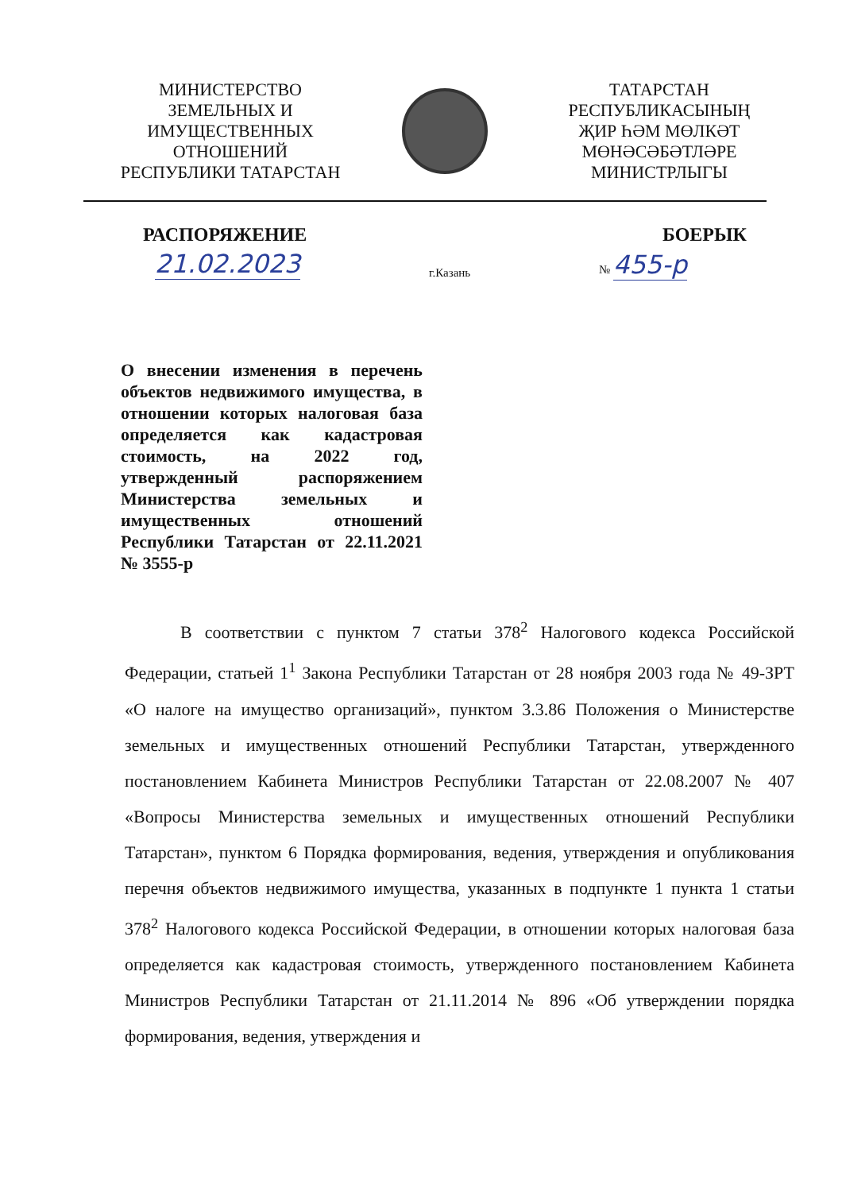МИНИСТЕРСТВО
ЗЕМЕЛЬНЫХ И
ИМУЩЕСТВЕННЫХ
ОТНОШЕНИЙ
РЕСПУБЛИКИ ТАТАРСТАН
ТАТАРСТАН
РЕСПУБЛИКАСЫНЫҢ
ҖИР ҺӘМ МӨЛКӘТ
МӨНӘСӘБӘТЛӘРЕ
МИНИСТРЛЫГЫ
РАСПОРЯЖЕНИЕ БОЕРЫК
21.02.2023 г.Казань № 455-р
О внесении изменения в перечень объектов недвижимого имущества, в отношении которых налоговая база определяется как кадастровая стоимость, на 2022 год, утвержденный распоряжением Министерства земельных и имущественных отношений Республики Татарстан от 22.11.2021 № 3555-р
В соответствии с пунктом 7 статьи 378<sup>2</sup> Налогового кодекса Российской Федерации, статьей 1<sup>1</sup> Закона Республики Татарстан от 28 ноября 2003 года № 49-ЗРТ «О налоге на имущество организаций», пунктом 3.3.86 Положения о Министерстве земельных и имущественных отношений Республики Татарстан, утвержденного постановлением Кабинета Министров Республики Татарстан от 22.08.2007 № 407 «Вопросы Министерства земельных и имущественных отношений Республики Татарстан», пунктом 6 Порядка формирования, ведения, утверждения и опубликования перечня объектов недвижимого имущества, указанных в подпункте 1 пункта 1 статьи 378<sup>2</sup> Налогового кодекса Российской Федерации, в отношении которых налоговая база определяется как кадастровая стоимость, утвержденного постановлением Кабинета Министров Республики Татарстан от 21.11.2014 № 896 «Об утверждении порядка формирования, ведения, утверждения и